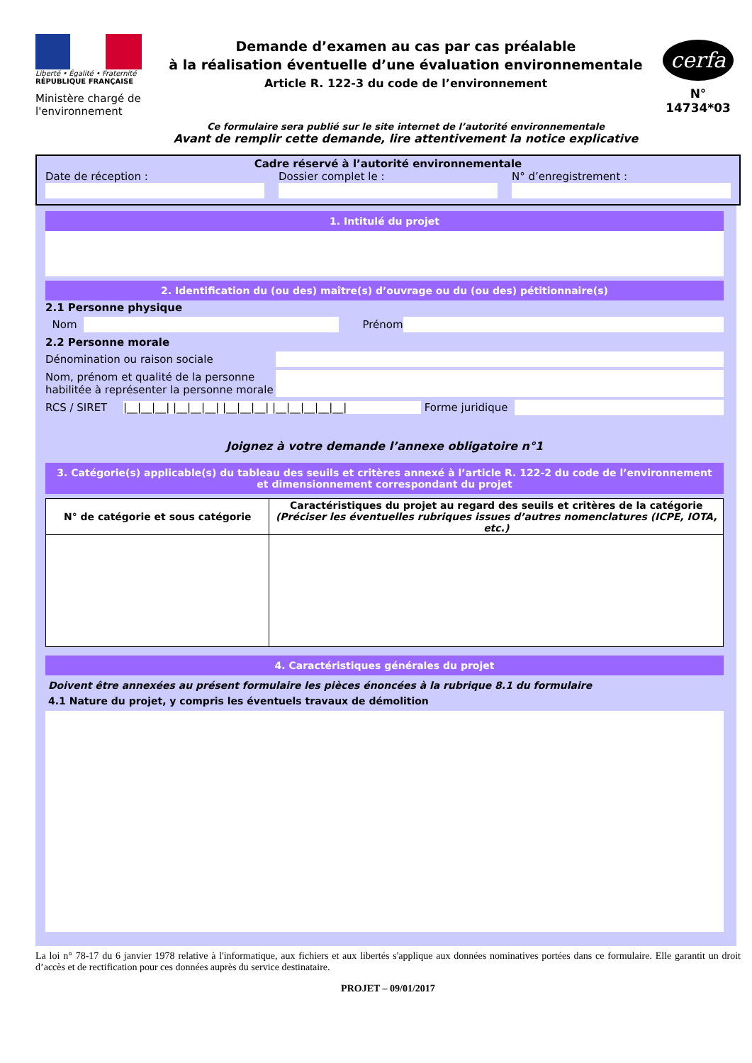Liberté • Égalité • Fraternité
RÉPUBLIQUE FRANÇAISE
Ministère chargé de l'environnement
Demande d’examen au cas par cas préalable
à la réalisation éventuelle d’une évaluation environnementale
Article R. 122-3 du code de l’environnement
Ce formulaire sera publié sur le site internet de l’autorité environnementale
Avant de remplir cette demande, lire attentivement la notice explicative
cerfa
N° 14734*03
Cadre réservé à l’autorité environnementale
Date de réception : Dossier complet le : N° d’enregistrement :
1. Intitulé du projet
2. Identification du (ou des) maître(s) d’ouvrage ou du (ou des) pétitionnaire(s)
2.1 Personne physique
Nom
Prénom
2.2 Personne morale
Dénomination ou raison sociale
Nom, prénom et qualité de la personne habilitée à représenter la personne morale
RCS / SIRET |__|__|__| |__|__|__| |__|__|__| |__|__|__|__|__| Forme juridique
Joignez à votre demande l’annexe obligatoire n°1
3. Catégorie(s) applicable(s) du tableau des seuils et critères annexé à l’article R. 122-2 du code de l’environnement et dimensionnement correspondant du projet
| N° de catégorie et sous catégorie | Caractéristiques du projet au regard des seuils et critères de la catégorie (Préciser les éventuelles rubriques issues d’autres nomenclatures (ICPE, IOTA, etc.) |
| --- | --- |
4. Caractéristiques générales du projet
Doivent être annexées au présent formulaire les pièces énoncées à la rubrique 8.1 du formulaire
4.1 Nature du projet, y compris les éventuels travaux de démolition
La loi n° 78-17 du 6 janvier 1978 relative à l'informatique, aux fichiers et aux libertés s'applique aux données nominatives portées dans ce formulaire. Elle garantit un droit d’accès et de rectification pour ces données auprès du service destinataire.
PROJET – 09/01/2017